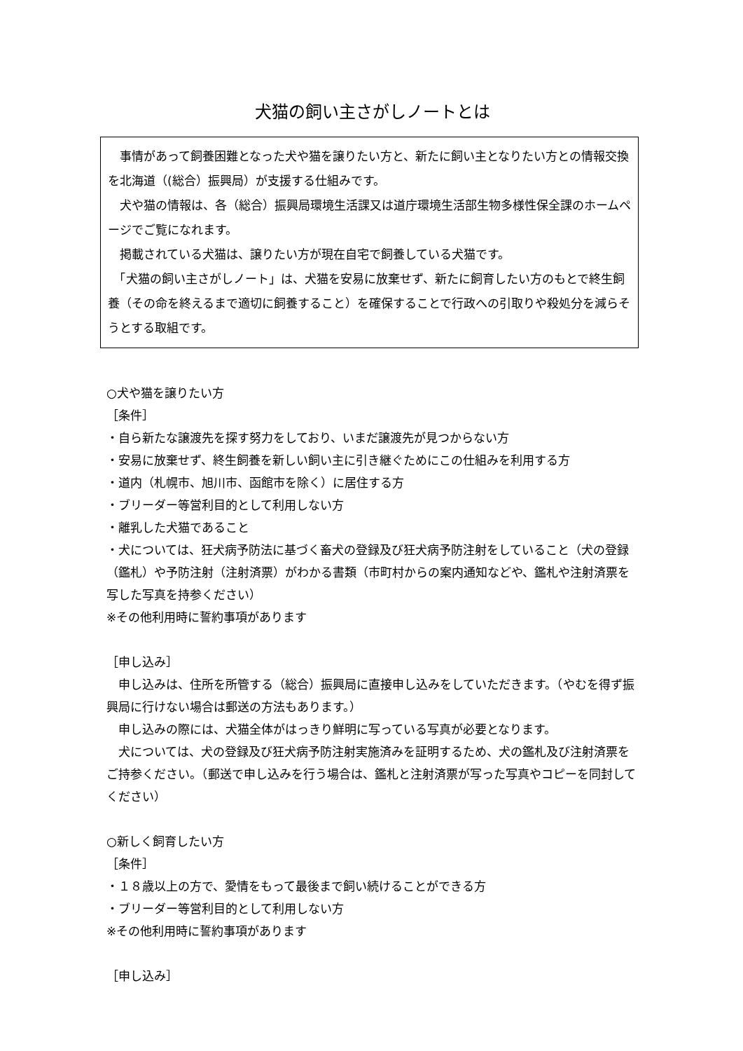犬猫の飼い主さがしノートとは
　事情があって飼養困難となった犬や猫を譲りたい方と、新たに飼い主となりたい方との情報交換を北海道（(総合）振興局）が支援する仕組みです。
　犬や猫の情報は、各（総合）振興局環境生活課又は道庁環境生活部生物多様性保全課のホームページでご覧になれます。
　掲載されている犬猫は、譲りたい方が現在自宅で飼養している犬猫です。
　「犬猫の飼い主さがしノート」は、犬猫を安易に放棄せず、新たに飼育したい方のもとで終生飼養（その命を終えるまで適切に飼養すること）を確保することで行政への引取りや殺処分を減らそうとする取組です。
○犬や猫を譲りたい方
［条件］
・自ら新たな譲渡先を探す努力をしており、いまだ譲渡先が見つからない方
・安易に放棄せず、終生飼養を新しい飼い主に引き継ぐためにこの仕組みを利用する方
・道内（札幌市、旭川市、函館市を除く）に居住する方
・ブリーダー等営利目的として利用しない方
・離乳した犬猫であること
・犬については、狂犬病予防法に基づく畜犬の登録及び狂犬病予防注射をしていること（犬の登録（鑑札）や予防注射（注射済票）がわかる書類（市町村からの案内通知などや、鑑札や注射済票を写した写真を持参ください）
※その他利用時に誓約事項があります
［申し込み］
　申し込みは、住所を所管する（総合）振興局に直接申し込みをしていただきます。（やむを得ず振興局に行けない場合は郵送の方法もあります。）
　申し込みの際には、犬猫全体がはっきり鮮明に写っている写真が必要となります。
　犬については、犬の登録及び狂犬病予防注射実施済みを証明するため、犬の鑑札及び注射済票をご持参ください。（郵送で申し込みを行う場合は、鑑札と注射済票が写った写真やコピーを同封してください）
○新しく飼育したい方
［条件］
・１８歳以上の方で、愛情をもって最後まで飼い続けることができる方
・ブリーダー等営利目的として利用しない方
※その他利用時に誓約事項があります
［申し込み］